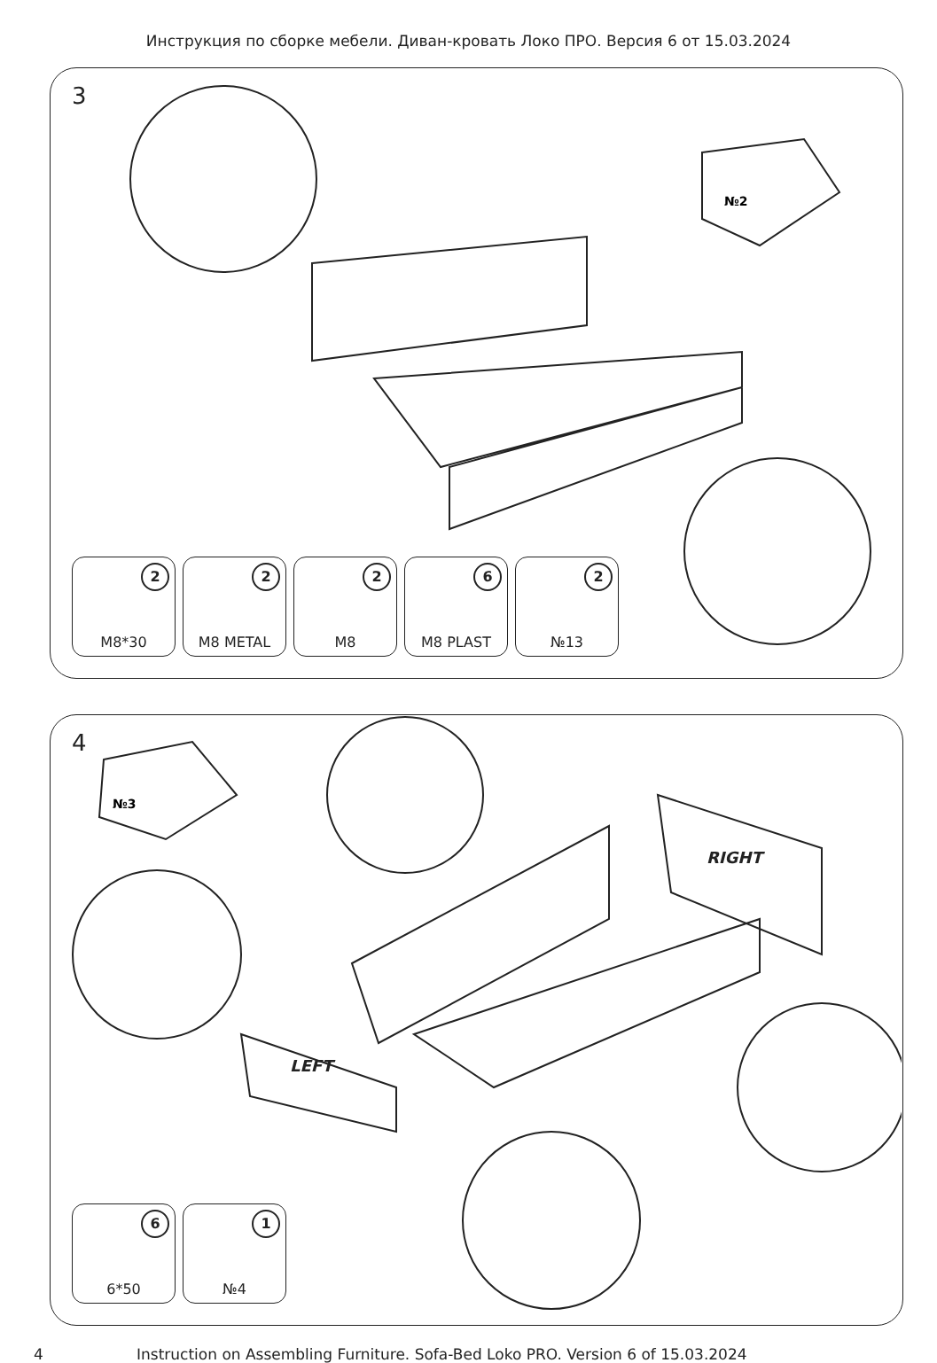Инструкция по сборке мебели. Диван-кровать Локо ПРО. Версия 6 от 15.03.2024
3
№2
2
M8*30
2
M8 METAL
2
M8
6
M8 PLAST
2
№13
4
№3
RIGHT
LEFT
6
6*50
1
№4
4 Instruction on Assembling Furniture. Sofa-Bed Loko PRO. Version 6 of 15.03.2024